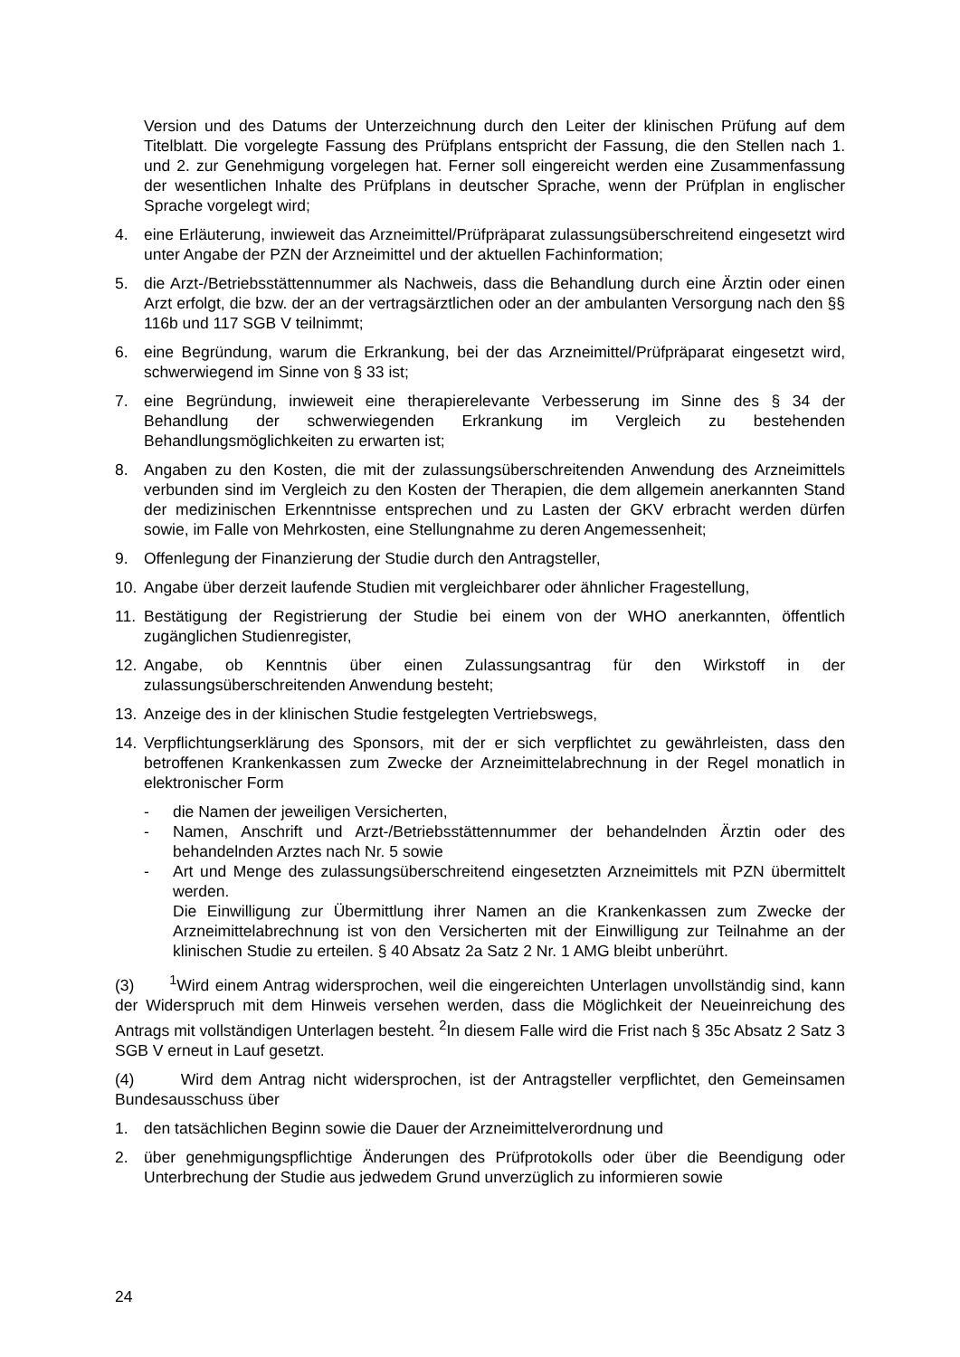Version und des Datums der Unterzeichnung durch den Leiter der klinischen Prüfung auf dem Titelblatt. Die vorgelegte Fassung des Prüfplans entspricht der Fassung, die den Stellen nach 1. und 2. zur Genehmigung vorgelegen hat. Ferner soll eingereicht werden eine Zusammenfassung der wesentlichen Inhalte des Prüfplans in deutscher Sprache, wenn der Prüfplan in englischer Sprache vorgelegt wird;
4. eine Erläuterung, inwieweit das Arzneimittel/Prüfpräparat zulassungsüberschreitend eingesetzt wird unter Angabe der PZN der Arzneimittel und der aktuellen Fachinformation;
5. die Arzt-/Betriebsstättennummer als Nachweis, dass die Behandlung durch eine Ärztin oder einen Arzt erfolgt, die bzw. der an der vertragsärztlichen oder an der ambulanten Versorgung nach den §§ 116b und 117 SGB V teilnimmt;
6. eine Begründung, warum die Erkrankung, bei der das Arzneimittel/Prüfpräparat eingesetzt wird, schwerwiegend im Sinne von § 33 ist;
7. eine Begründung, inwieweit eine therapierelevante Verbesserung im Sinne des § 34 der Behandlung der schwerwiegenden Erkrankung im Vergleich zu bestehenden Behandlungsmöglichkeiten zu erwarten ist;
8. Angaben zu den Kosten, die mit der zulassungsüberschreitenden Anwendung des Arzneimittels verbunden sind im Vergleich zu den Kosten der Therapien, die dem allgemein anerkannten Stand der medizinischen Erkenntnisse entsprechen und zu Lasten der GKV erbracht werden dürfen sowie, im Falle von Mehrkosten, eine Stellungnahme zu deren Angemessenheit;
9. Offenlegung der Finanzierung der Studie durch den Antragsteller,
10. Angabe über derzeit laufende Studien mit vergleichbarer oder ähnlicher Fragestellung,
11. Bestätigung der Registrierung der Studie bei einem von der WHO anerkannten, öffentlich zugänglichen Studienregister,
12. Angabe, ob Kenntnis über einen Zulassungsantrag für den Wirkstoff in der zulassungsüberschreitenden Anwendung besteht;
13. Anzeige des in der klinischen Studie festgelegten Vertriebswegs,
14. Verpflichtungserklärung des Sponsors, mit der er sich verpflichtet zu gewährleisten, dass den betroffenen Krankenkassen zum Zwecke der Arzneimittelabrechnung in der Regel monatlich in elektronischer Form
- die Namen der jeweiligen Versicherten,
- Namen, Anschrift und Arzt-/Betriebsstättennummer der behandelnden Ärztin oder des behandelnden Arztes nach Nr. 5 sowie
- Art und Menge des zulassungsüberschreitend eingesetzten Arzneimittels mit PZN übermittelt werden.
Die Einwilligung zur Übermittlung ihrer Namen an die Krankenkassen zum Zwecke der Arzneimittelabrechnung ist von den Versicherten mit der Einwilligung zur Teilnahme an der klinischen Studie zu erteilen. § 40 Absatz 2a Satz 2 Nr. 1 AMG bleibt unberührt.
(3) <sup>1</sup>Wird einem Antrag widersprochen, weil die eingereichten Unterlagen unvollständig sind, kann der Widerspruch mit dem Hinweis versehen werden, dass die Möglichkeit der Neueinreichung des Antrags mit vollständigen Unterlagen besteht. <sup>2</sup>In diesem Falle wird die Frist nach § 35c Absatz 2 Satz 3 SGB V erneut in Lauf gesetzt.
(4) Wird dem Antrag nicht widersprochen, ist der Antragsteller verpflichtet, den Gemeinsamen Bundesausschuss über
1. den tatsächlichen Beginn sowie die Dauer der Arzneimittelverordnung und
2. über genehmigungspflichtige Änderungen des Prüfprotokolls oder über die Beendigung oder Unterbrechung der Studie aus jedwedem Grund unverzüglich zu informieren sowie
24